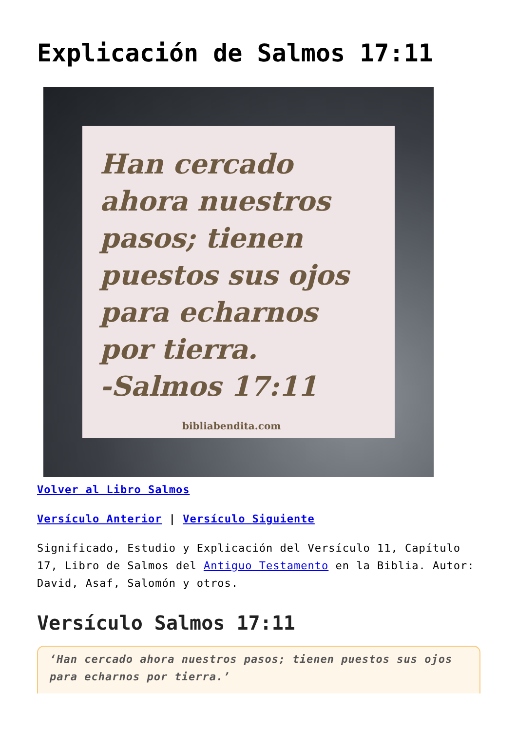Explicación de Salmos 17:11
Han cercado ahora nuestros pasos; tienen puestos sus ojos para echarnos por tierra.
-Salmos 17:11
bibliabendita.com
Volver al Libro Salmos
Versículo Anterior | Versículo Siguiente
Significado, Estudio y Explicación del Versículo 11, Capítulo 17, Libro de Salmos del Antiguo Testamento en la Biblia. Autor: David, Asaf, Salomón y otros.
Versículo Salmos 17:11
‘Han cercado ahora nuestros pasos; tienen puestos sus ojos para echarnos por tierra.’